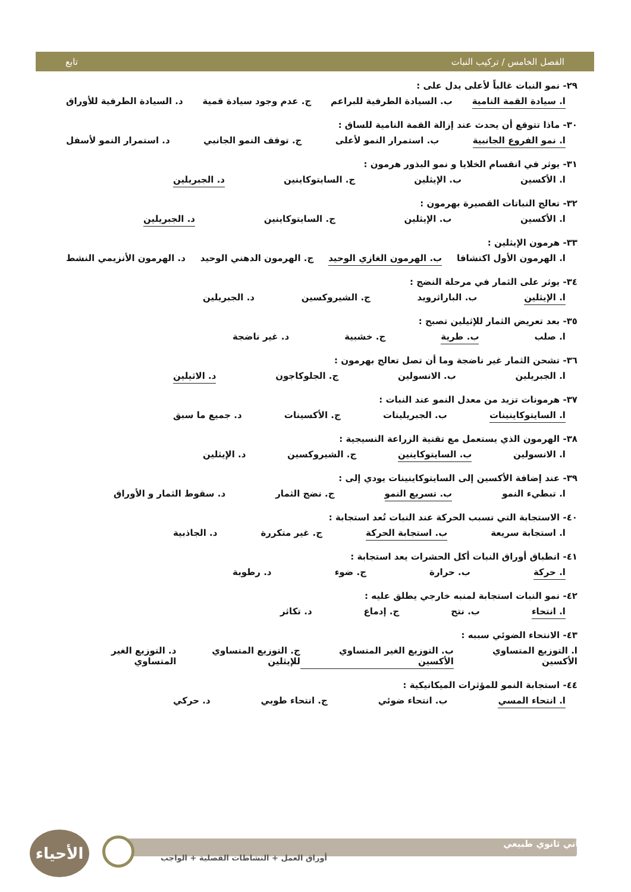الفصل الخامس / تركيب النبات تابع
٢٩- نمو النبات غالباً لأعلى يدل على :
ا. سيادة القمة النامية ب. السيادة الطرفية للبراعم ج. عدم وجود سيادة قمية د. السيادة الطرفية للأوراق
٣٠- ماذا تتوقع أن يحدث عند إزالة القمة النامية للساق :
ا. نمو الفروع الجانبية ب. استمرار النمو لأعلى ج. توقف النمو الجانبي د. استمرار النمو لأسفل
٣١- يوثر في انقسام الخلايا و نمو البذور هرمون :
ا. الأكسين ب. الإيثلين ج. السايتوكاينين د. الجبريلين
٣٢- تعالج النباتات القصيرة بهرمون :
ا. الأكسين ب. الإيثلين ج. السايتوكاينين د. الجبريلين
٣٣- هرمون الإيثلين :
ا. الهرمون الأول اكتشافا ب. الهرمون الغازي الوحيد ج. الهرمون الدهني الوحيد د. الهرمون الأنزيمي النشط
٣٤- يوثر على الثمار في مرحلة النضج :
ا. الإيثلين ب. الباراثرويد ج. الشيروكسين د. الجبريلين
٣٥- بعد تعريض الثمار للإثيلين تصبح :
ا. صلب ب. طرية ج. خشبية د. غير ناضجة
٣٦- تشحن الثمار غير ناضجة وما أن تصل تعالج بهرمون :
ا. الجبريلين ب. الانسولين ج. الجلوكاجون د. الاثيلين
٣٧- هرمونات تزيد من معدل النمو عند النبات :
ا. السايتوكاينينات ب. الجبريلينات ج. الأكسينات د. جميع ما سبق
٣٨- الهرمون الذي يستعمل مع تقنية الزراعة النسيجية :
ا. الانسولين ب. السايتوكاينين ج. الشيروكسين د. الإيثلين
٣٩- عند إضافة الأكسين إلى السايتوكاينينات يودي إلى :
ا. تبطيء النمو ب. تسريع النمو ج. نضج الثمار د. سقوط الثمار و الأوراق
٤٠- الاستجابة التي تسبب الحركة عند النبات تُعد استجابة :
ا. استجابة سريعة ب. استجابة الحركة ج. غير متكررة د. الجاذبية
٤١- انطباق أوراق النبات أكل الحشرات يعد استجابة :
ا. حركة ب. حرارة ج. ضوء د. رطوبة
٤٢- نمو النبات استجابة لمنبه خارجي يطلق عليه :
ا. انتحاء ب. نتح ج. إدماع د. تكاثر
٤٣- الانتحاء الضوئي سببه :
ا. التوزيع المتساوي الأكسين ب. التوزيع الغير المتساوي الأكسين ج. التوزيع المتساوي للإيثلين د. التوزيع الغير المتساوي
٤٤- استجابة النمو للمؤثرات الميكانيكية :
ا. انتحاء المسي ب. انتحاء ضوئي ج. انتحاء طوبي د. حركي
الأحياء
الثاني ثانوي طبيعي
أوراق العمل + النشاطات الفصلية + الواجب